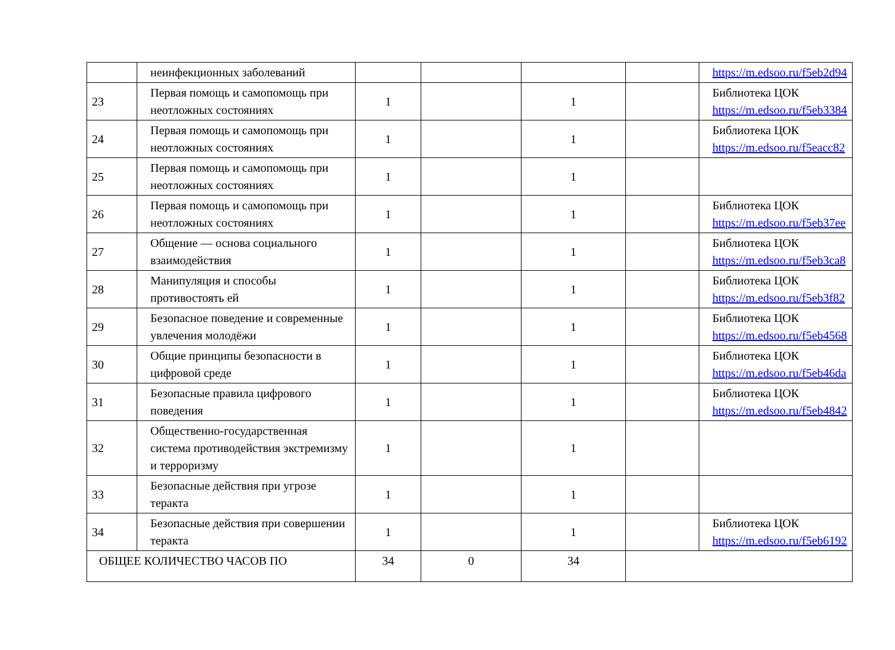| | неинфекционных заболеваний | | | | | https://m.edsoo.ru/f5eb2d94 |
| 23 | Первая помощь и самопомощь при неотложных состояниях | 1 | | 1 | | Библиотека ЦОК https://m.edsoo.ru/f5eb3384 |
| 24 | Первая помощь и самопомощь при неотложных состояниях | 1 | | 1 | | Библиотека ЦОК https://m.edsoo.ru/f5eacc82 |
| 25 | Первая помощь и самопомощь при неотложных состояниях | 1 | | 1 | | |
| 26 | Первая помощь и самопомощь при неотложных состояниях | 1 | | 1 | | Библиотека ЦОК https://m.edsoo.ru/f5eb37ee |
| 27 | Общение — основа социального взаимодействия | 1 | | 1 | | Библиотека ЦОК https://m.edsoo.ru/f5eb3ca8 |
| 28 | Манипуляция и способы противостоять ей | 1 | | 1 | | Библиотека ЦОК https://m.edsoo.ru/f5eb3f82 |
| 29 | Безопасное поведение и современные увлечения молодёжи | 1 | | 1 | | Библиотека ЦОК https://m.edsoo.ru/f5eb4568 |
| 30 | Общие принципы безопасности в цифровой среде | 1 | | 1 | | Библиотека ЦОК https://m.edsoo.ru/f5eb46da |
| 31 | Безопасные правила цифрового поведения | 1 | | 1 | | Библиотека ЦОК https://m.edsoo.ru/f5eb4842 |
| 32 | Общественно-государственная система противодействия экстремизму и терроризму | 1 | | 1 | | |
| 33 | Безопасные действия при угрозе теракта | 1 | | 1 | | |
| 34 | Безопасные действия при совершении теракта | 1 | | 1 | | Библиотека ЦОК https://m.edsoo.ru/f5eb6192 |
| ОБЩЕЕ КОЛИЧЕСТВО ЧАСОВ ПО | | 34 | 0 | 34 | | |